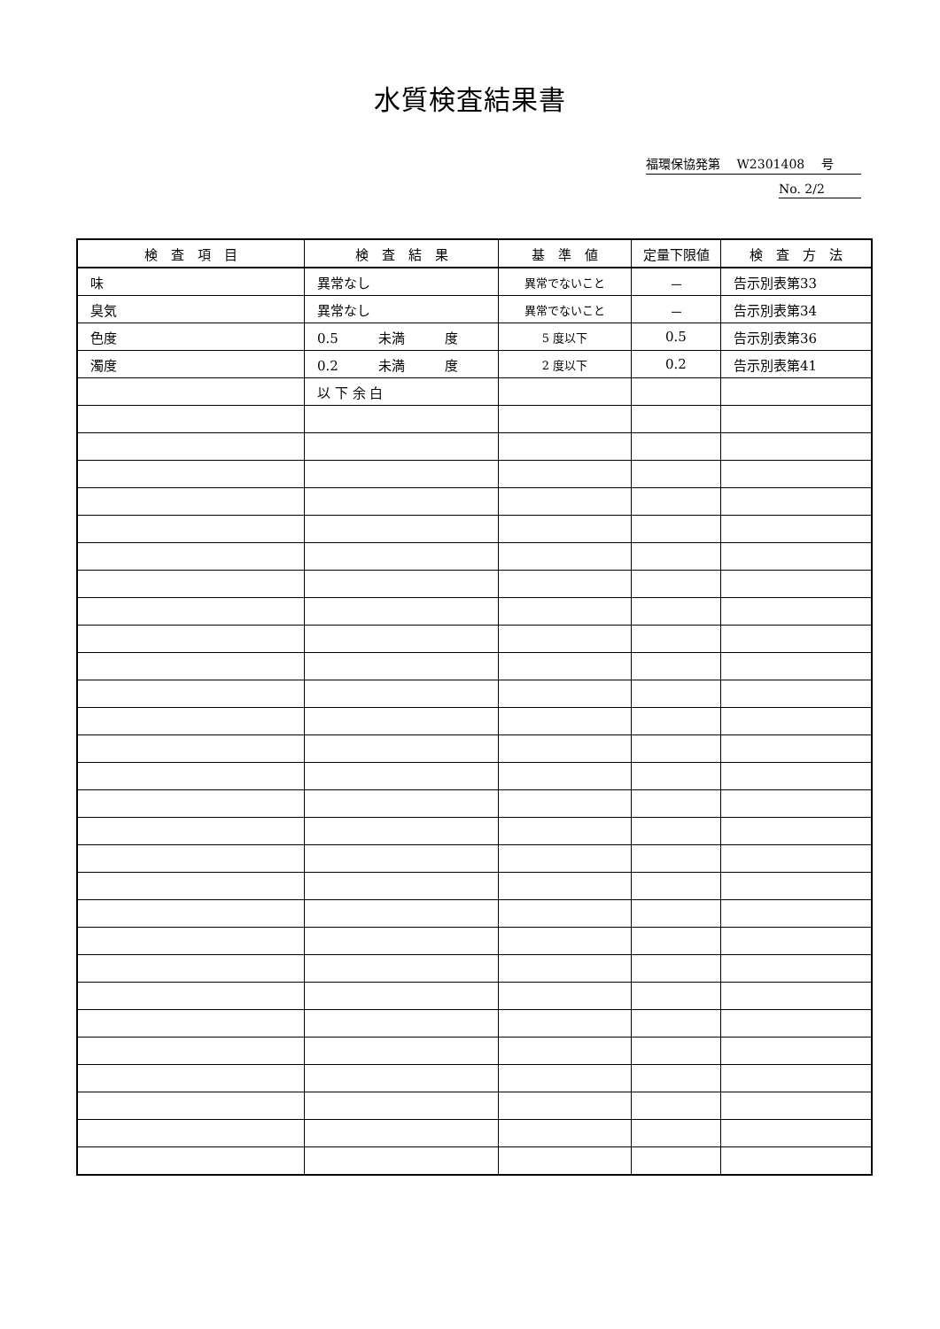水質検査結果書
福環保協発第　 W2301408　 号
No. 2/2
| 検 査 項 目 | 検 査 結 果 | 基 準 値 | 定量下限値 | 検 査 方 法 |
| --- | --- | --- | --- | --- |
| 味 | 異常なし | 異常でないこと | － | 告示別表第33 |
| 臭気 | 異常なし | 異常でないこと | － | 告示別表第34 |
| 色度 | 0.5 未満 度 | 5 度以下 | 0.5 | 告示別表第36 |
| 濁度 | 0.2 未満 度 | 2 度以下 | 0.2 | 告示別表第41 |
| | 以 下 余 白 | | | |